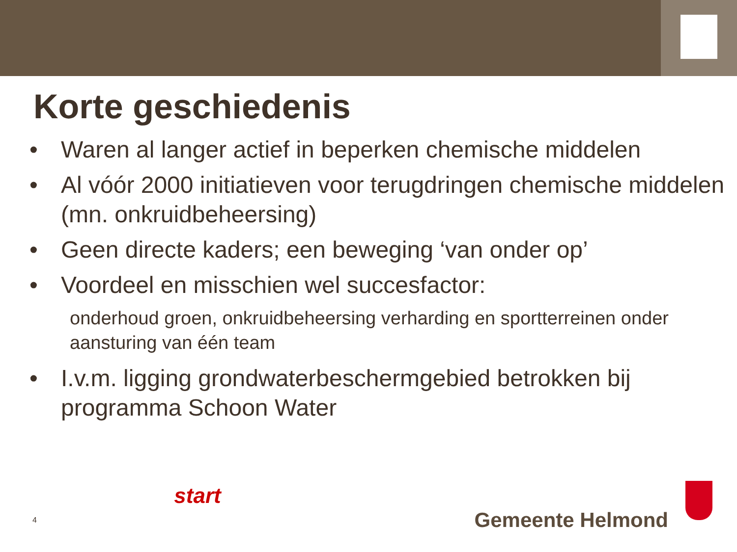Korte geschiedenis
• Waren al langer actief in beperken chemische middelen
• Al vóór 2000 initiatieven voor terugdringen chemische middelen (mn. onkruidbeheersing)
• Geen directe kaders; een beweging ‘van onder op’
• Voordeel en misschien wel succesfactor:
onderhoud groen, onkruidbeheersing verharding en sportterreinen onder aansturing van één team
• I.v.m. ligging grondwaterbeschermgebied betrokken bij programma Schoon Water
4
start
Gemeente Helmond